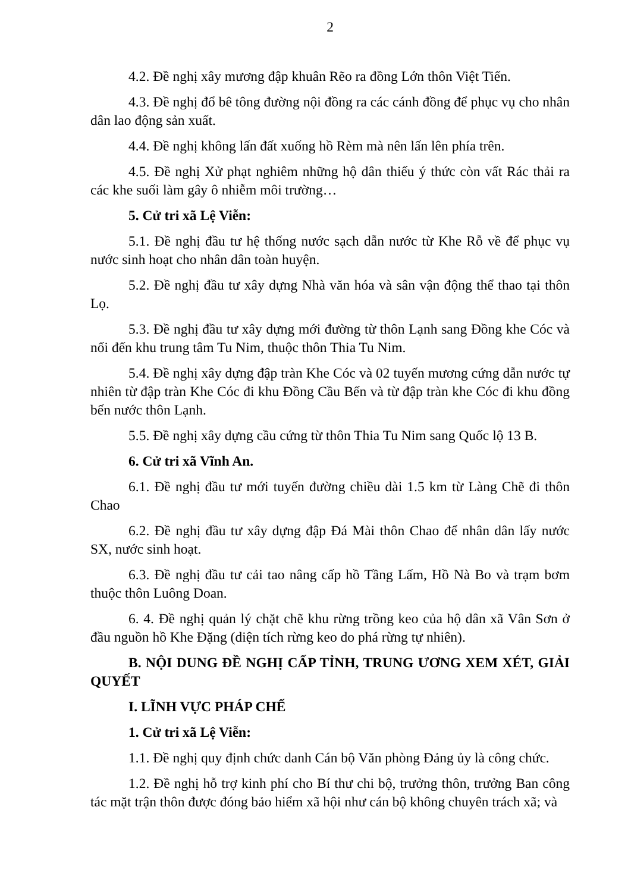2
4.2. Đề nghị xây mương đập khuân Rẽo ra đồng Lớn thôn Việt Tiến.
4.3. Đề nghị đổ bê tông đường nội đồng ra các cánh đồng để phục vụ cho nhân dân lao động sản xuất.
4.4. Đề nghị không lấn đất xuống hồ Rèm mà nên lấn lên phía trên.
4.5. Đề nghị Xử phạt nghiêm những hộ dân thiếu ý thức còn vất Rác thải ra các khe suối làm gây ô nhiễm môi trường…
5. Cử tri xã Lệ Viễn:
5.1. Đề nghị đầu tư hệ thống nước sạch dẫn nước từ Khe Rỗ về để phục vụ nước sinh hoạt cho nhân dân toàn huyện.
5.2. Đề nghị đầu tư xây dựng Nhà văn hóa và sân vận động thể thao tại thôn Lọ.
5.3. Đề nghị đầu tư xây dựng mới đường từ thôn Lạnh sang Đồng khe Cóc và nối đến khu trung tâm Tu Nim, thuộc thôn Thia Tu Nim.
5.4. Đề nghị xây dựng đập tràn Khe Cóc và 02 tuyến mương cứng dẫn nước tự nhiên từ đập tràn Khe Cóc đi khu Đồng Cầu Bến và từ đập tràn khe Cóc đi khu đồng bến nước thôn Lạnh.
5.5. Đề nghị xây dựng cầu cứng từ thôn Thia Tu Nim sang Quốc lộ 13 B.
6. Cử tri xã Vĩnh An.
6.1. Đề nghị đầu tư mới tuyến đường chiều dài 1.5 km từ Làng Chẽ đi thôn Chao
6.2. Đề nghị đầu tư xây dựng đập Đá Mài thôn Chao để nhân dân lấy nước SX, nước sinh hoạt.
6.3. Đề nghị đầu tư cải tao nâng cấp hồ Tầng Lấm, Hồ Nà Bo và trạm bơm thuộc thôn Luông Doan.
6. 4. Đề nghị quản lý chặt chẽ khu rừng trồng keo của hộ dân xã Vân Sơn ở đầu nguồn hồ Khe Đặng (diện tích rừng keo do phá rừng tự nhiên).
B. NỘI DUNG ĐỀ NGHỊ CẤP TỈNH, TRUNG ƯƠNG XEM XÉT, GIẢI QUYẾT
I. LĨNH VỰC PHÁP CHẾ
1. Cử tri xã Lệ Viễn:
1.1. Đề nghị quy định chức danh Cán bộ Văn phòng Đảng ủy là công chức.
1.2. Đề nghị hỗ trợ kinh phí cho Bí thư chi bộ, trưởng thôn, trưởng Ban công tác mặt trận thôn được đóng bảo hiểm xã hội như cán bộ không chuyên trách xã; và